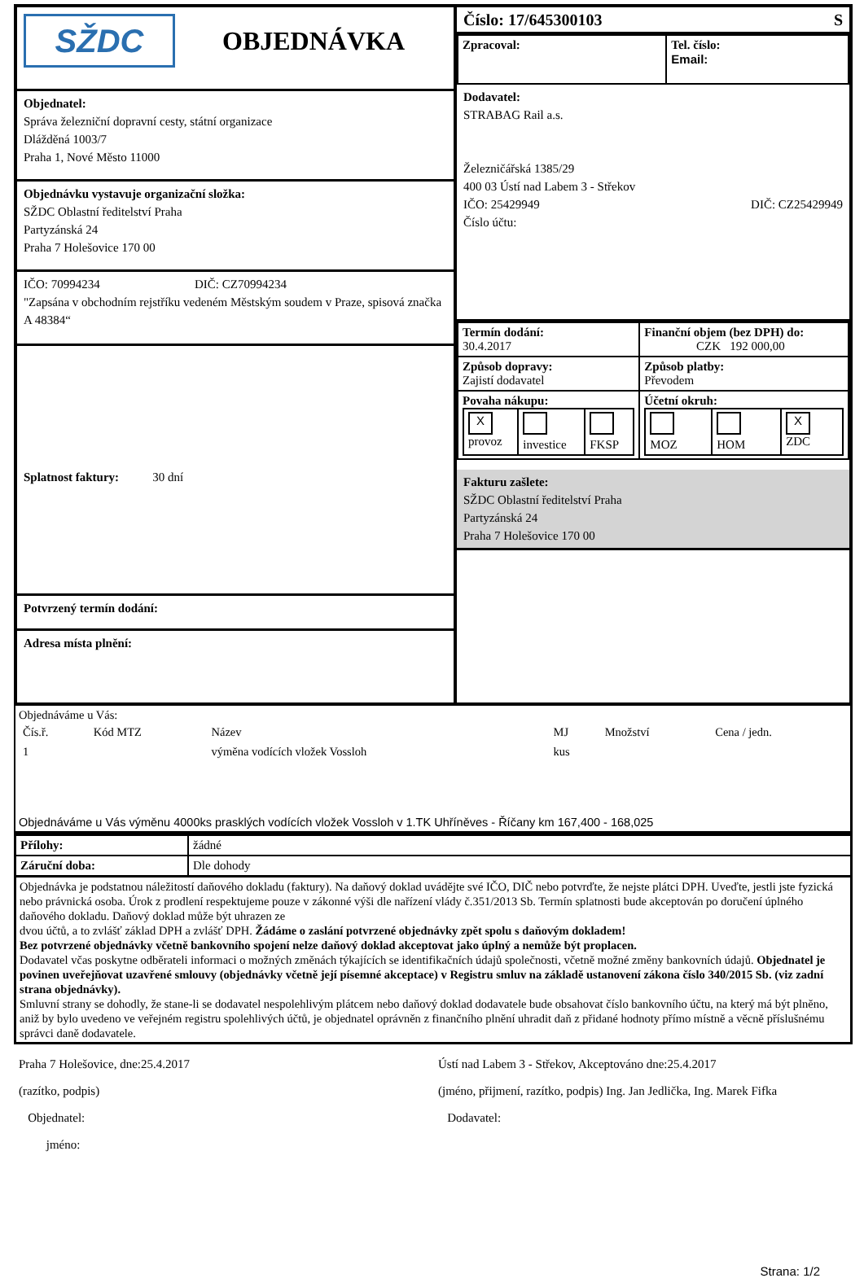SŽDC OBJEDNÁVKA
Objednatel:
Správa železniční dopravní cesty, státní organizace
Dlážděná 1003/7
Praha 1, Nové Město 11000
Objednávku vystavuje organizační složka:
SŽDC Oblastní ředitelství Praha
Partyzánská 24
Praha 7 Holešovice 170 00
IČO: 70994234 DIČ: CZ70994234
"Zapsána v obchodním rejstříku vedeném Městským soudem v Praze, spisová značka A 48384“
Splatnost faktury: 30 dní
Potvrzený termín dodání:
Adresa místa plnění:
Číslo: 17/645300103 S
| Zpracoval: | Tel. číslo: Email: |
Dodavatel:
STRABAG Rail a.s.
Železničářská 1385/29
400 03 Ústí nad Labem 3 - Střekov
IČO: 25429949 DIČ: CZ25429949
Číslo účtu:
| Termín dodání: 30.4.2017 | Finanční objem (bez DPH) do: CZK 192 000,00 |
| Způsob dopravy: Zajistí dodavatel | Způsob platby: Převodem |
| Povaha nákupu: / X provoz / investice / FKSP / | Účetní okruh: / MOZ / HOM / X ZDC / |
Fakturu zašlete:
SŽDC Oblastní ředitelství Praha
Partyzánská 24
Praha 7 Holešovice 170 00
Objednáváme u Vás:
| Čís.ř. | Kód MTZ | Název | MJ | Množství | Cena / jedn. |
| --- | --- | --- | --- | --- | --- |
| 1 | | výměna vodících vložek Vossloh | kus | | |
Objednáváme u Vás výměnu 4000ks prasklých vodících vložek Vossloh v 1.TK Uhříněves - Říčany km 167,400 - 168,025
| Přílohy: | žádné |
| Záruční doba: | Dle dohody |
Objednávka je podstatnou náležitostí daňového dokladu (faktury). Na daňový doklad uvádějte své IČO, DIČ nebo potvrďte, že nejste plátci DPH. Uveďte, jestli jste fyzická nebo právnická osoba. Úrok z prodlení respektujeme pouze v zákonné výši dle nařízení vlády č.351/2013 Sb. Termín splatnosti bude akceptován po doručení úplného daňového dokladu. Daňový doklad může být uhrazen ze
dvou účtů, a to zvlášť základ DPH a zvlášť DPH. Žádáme o zaslání potvrzené objednávky zpět spolu s daňovým dokladem!
Bez potvrzené objednávky včetně bankovního spojení nelze daňový doklad akceptovat jako úplný a nemůže být proplacen.
Dodavatel včas poskytne odběrateli informaci o možných změnách týkajících se identifikačních údajů společnosti, včetně možné změny bankovních údajů. Objednatel je povinen uveřejňovat uzavřené smlouvy (objednávky včetně její písemné akceptace) v Registru smluv na základě ustanovení zákona číslo 340/2015 Sb. (viz zadní strana objednávky).
Smluvní strany se dohodly, že stane-li se dodavatel nespolehlivým plátcem nebo daňový doklad dodavatele bude obsahovat číslo bankovního účtu, na který má být plněno, aniž by bylo uvedeno ve veřejném registru spolehlivých účtů, je objednatel oprávněn z finančního plnění uhradit daň z přidané hodnoty přímo místně a věcně příslušnému správci daně dodavatele.
Praha 7 Holešovice, dne:25.4.2017
(razítko, podpis)
Objednatel:
jméno:
Ústí nad Labem 3 - Střekov, Akceptováno dne:25.4.2017
(jméno, přijmení, razítko, podpis) Ing. Jan Jedlička, Ing. Marek Fifka
Dodavatel:
Strana: 1/2